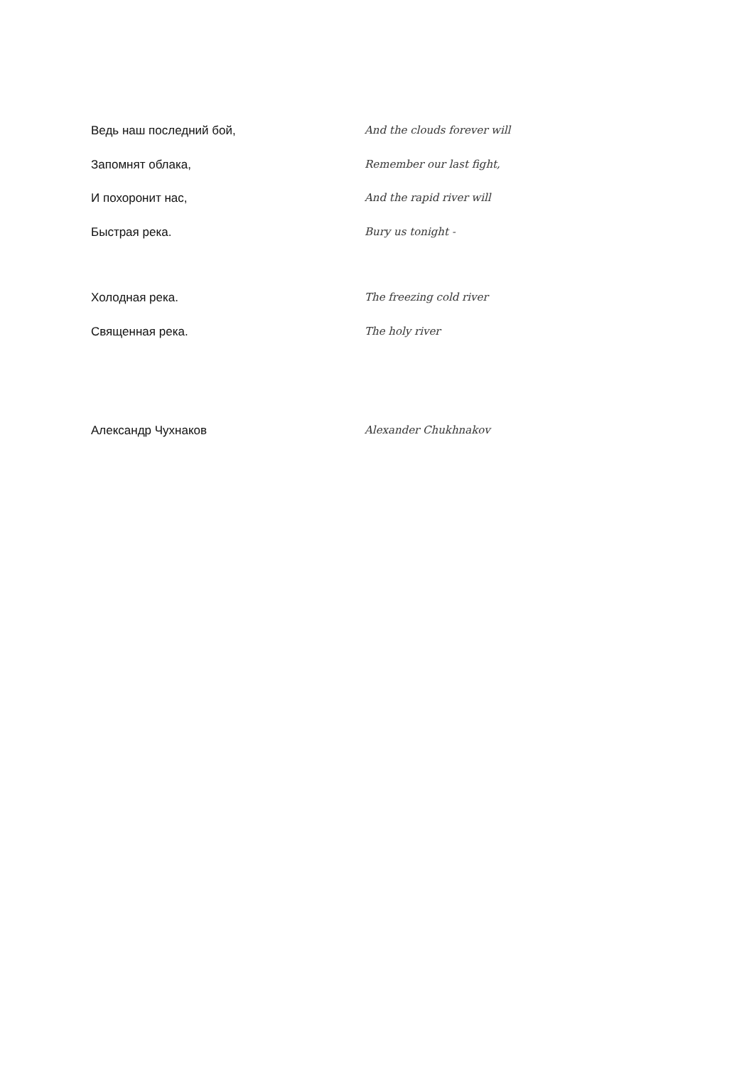Ведь наш последний бой, And the clouds forever will
Запомнят облака, Remember our last fight,
И похоронит нас, And the rapid river will
Быстрая река. Bury us tonight -
Холодная река. The freezing cold river
Священная река. The holy river
Александр Чухнаков Alexander Chukhnakov